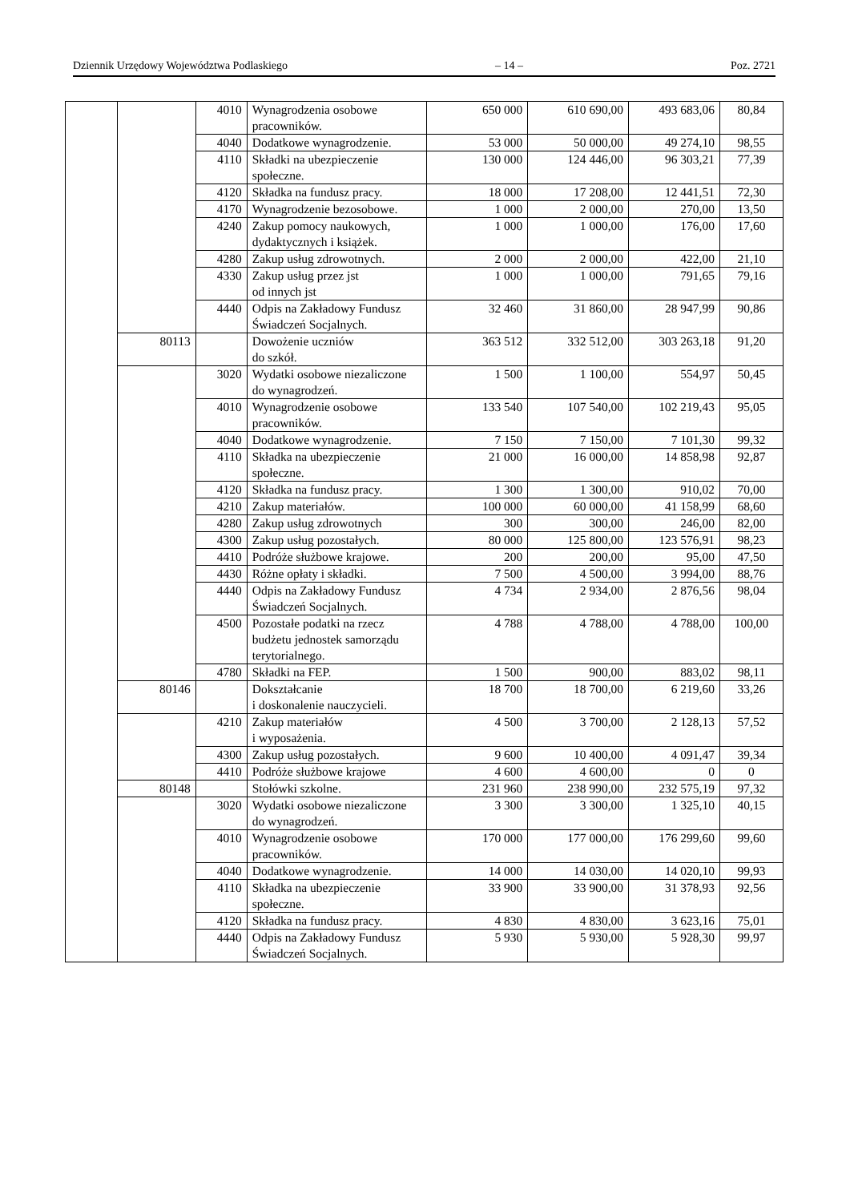Dziennik Urzędowy Województwa Podlaskiego – 14 – Poz. 2721
| | | 4010 | Wynagrodzenia osobowe pracowników. | 650 000 | 610 690,00 | 493 683,06 | 80,84 |
| | | 4040 | Dodatkowe wynagrodzenie. | 53 000 | 50 000,00 | 49 274,10 | 98,55 |
| | | 4110 | Składki na ubezpieczenie społeczne. | 130 000 | 124 446,00 | 96 303,21 | 77,39 |
| | | 4120 | Składka na fundusz pracy. | 18 000 | 17 208,00 | 12 441,51 | 72,30 |
| | | 4170 | Wynagrodzenie bezosobowe. | 1 000 | 2 000,00 | 270,00 | 13,50 |
| | | 4240 | Zakup pomocy naukowych, dydaktycznych i książek. | 1 000 | 1 000,00 | 176,00 | 17,60 |
| | | 4280 | Zakup usług zdrowotnych. | 2 000 | 2 000,00 | 422,00 | 21,10 |
| | | 4330 | Zakup usług przez jst od innych jst | 1 000 | 1 000,00 | 791,65 | 79,16 |
| | | 4440 | Odpis na Zakładowy Fundusz Świadczeń Socjalnych. | 32 460 | 31 860,00 | 28 947,99 | 90,86 |
| | 80113 | | Dowożenie uczniów do szkół. | 363 512 | 332 512,00 | 303 263,18 | 91,20 |
| | | 3020 | Wydatki osobowe niezaliczone do wynagrodzeń. | 1 500 | 1 100,00 | 554,97 | 50,45 |
| | | 4010 | Wynagrodzenie osobowe pracowników. | 133 540 | 107 540,00 | 102 219,43 | 95,05 |
| | | 4040 | Dodatkowe wynagrodzenie. | 7 150 | 7 150,00 | 7 101,30 | 99,32 |
| | | 4110 | Składka na ubezpieczenie społeczne. | 21 000 | 16 000,00 | 14 858,98 | 92,87 |
| | | 4120 | Składka na fundusz pracy. | 1 300 | 1 300,00 | 910,02 | 70,00 |
| | | 4210 | Zakup materiałów. | 100 000 | 60 000,00 | 41 158,99 | 68,60 |
| | | 4280 | Zakup usług zdrowotnych | 300 | 300,00 | 246,00 | 82,00 |
| | | 4300 | Zakup usług pozostałych. | 80 000 | 125 800,00 | 123 576,91 | 98,23 |
| | | 4410 | Podróże służbowe krajowe. | 200 | 200,00 | 95,00 | 47,50 |
| | | 4430 | Różne opłaty i składki. | 7 500 | 4 500,00 | 3 994,00 | 88,76 |
| | | 4440 | Odpis na Zakładowy Fundusz Świadczeń Socjalnych. | 4 734 | 2 934,00 | 2 876,56 | 98,04 |
| | | 4500 | Pozostałe podatki na rzecz budżetu jednostek samorządu terytorialnego. | 4 788 | 4 788,00 | 4 788,00 | 100,00 |
| | | 4780 | Składki na FEP. | 1 500 | 900,00 | 883,02 | 98,11 |
| | 80146 | | Dokształcanie i doskonalenie nauczycieli. | 18 700 | 18 700,00 | 6 219,60 | 33,26 |
| | | 4210 | Zakup materiałów i wyposażenia. | 4 500 | 3 700,00 | 2 128,13 | 57,52 |
| | | 4300 | Zakup usług pozostałych. | 9 600 | 10 400,00 | 4 091,47 | 39,34 |
| | | 4410 | Podróże służbowe krajowe | 4 600 | 4 600,00 | 0 | 0 |
| | 80148 | | Stołówki szkolne. | 231 960 | 238 990,00 | 232 575,19 | 97,32 |
| | | 3020 | Wydatki osobowe niezaliczone do wynagrodzeń. | 3 300 | 3 300,00 | 1 325,10 | 40,15 |
| | | 4010 | Wynagrodzenie osobowe pracowników. | 170 000 | 177 000,00 | 176 299,60 | 99,60 |
| | | 4040 | Dodatkowe wynagrodzenie. | 14 000 | 14 030,00 | 14 020,10 | 99,93 |
| | | 4110 | Składka na ubezpieczenie społeczne. | 33 900 | 33 900,00 | 31 378,93 | 92,56 |
| | | 4120 | Składka na fundusz pracy. | 4 830 | 4 830,00 | 3 623,16 | 75,01 |
| | | 4440 | Odpis na Zakładowy Fundusz Świadczeń Socjalnych. | 5 930 | 5 930,00 | 5 928,30 | 99,97 |